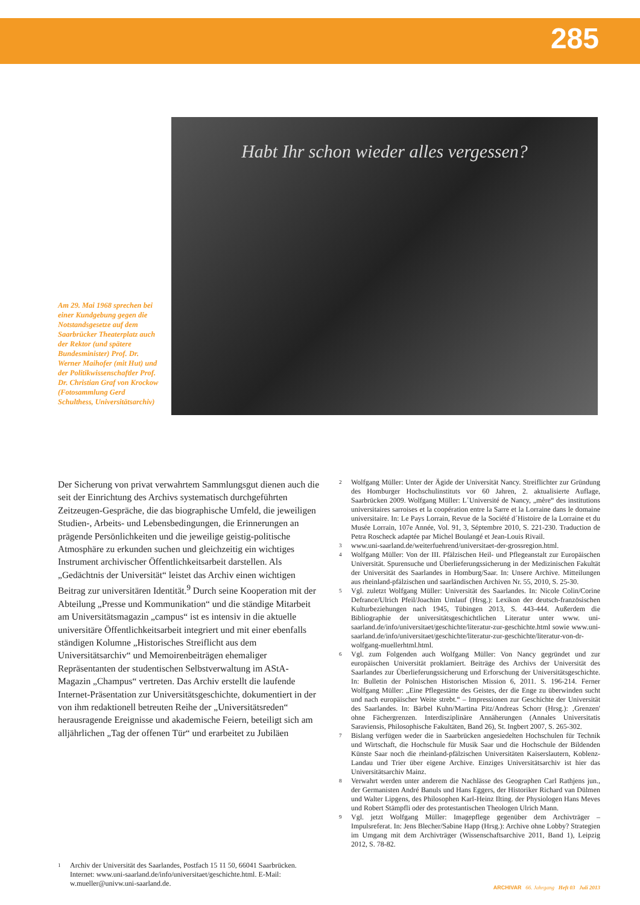285
Am 29. Mai 1968 sprechen bei einer Kundgebung gegen die Notstandsgesetze auf dem Saarbrücker Theaterplatz auch der Rektor (und spätere Bundesminister) Prof. Dr. Werner Maihofer (mit Hut) und der Politikwissenschaftler Prof. Dr. Christian Graf von Krockow (Fotosammlung Gerd Schulthess, Universitätsarchiv)
Habt Ihr schon wieder alles vergessen?
Der Sicherung von privat verwahrtem Sammlungsgut dienen auch die seit der Einrichtung des Archivs systematisch durchgeführten Zeitzeugen-Gespräche, die das biographische Umfeld, die jeweiligen Studien-, Arbeits- und Lebensbedingungen, die Erinnerungen an prägende Persönlichkeiten und die jeweilige geistig-politische Atmosphäre zu erkunden suchen und gleichzeitig ein wichtiges Instrument archivischer Öffentlichkeitsarbeit darstellen. Als „Gedächtnis der Universität“ leistet das Archiv einen wichtigen Beitrag zur universitären Identität.<sup>9</sup> Durch seine Kooperation mit der Abteilung „Presse und Kommunikation“ und die ständige Mitarbeit am Universitätsmagazin „campus“ ist es intensiv in die aktuelle universitäre Öffentlichkeitsarbeit integriert und mit einer ebenfalls ständigen Kolumne „Historisches Streiflicht aus dem Universitätsarchiv“ und Memoirenbeiträgen ehemaliger Repräsentanten der studentischen Selbstverwaltung im AStA-Magazin „Champus“ vertreten. Das Archiv erstellt die laufende Internet-Präsentation zur Universitätsgeschichte, dokumentiert in der von ihm redaktionell betreuten Reihe der „Universitätsreden“ herausragende Ereignisse und akademische Feiern, beteiligt sich am alljährlichen „Tag der offenen Tür“ und erarbeitet zu Jubiläen
1 Archiv der Universität des Saarlandes, Postfach 15 11 50, 66041 Saarbrücken. Internet: www.uni-saarland.de/info/universitaet/geschichte.html. E-Mail: w.mueller@univw.uni-saarland.de.
2 Wolfgang Müller: Unter der Ägide der Universität Nancy. Streiflichter zur Gründung des Homburger Hochschulinstituts vor 60 Jahren, 2. aktualisierte Auflage, Saarbrücken 2009. Wolfgang Müller: L´Université de Nancy, „mère“ des institutions universitaires sarroises et la coopération entre la Sarre et la Lorraine dans le domaine universitaire. In: Le Pays Lorrain, Revue de la Société d´Histoire de la Lorraine et du Musée Lorrain, 107e Année, Vol. 91, 3, Séptembre 2010, S. 221-230. Traduction de Petra Roscheck adaptée par Michel Boulangé et Jean-Louis Rivail.
3 www.uni-saarland.de/weiterfuehrend/universitaet-der-grossregion.html.
4 Wolfgang Müller: Von der III. Pfälzischen Heil- und Pflegeanstalt zur Europäischen Universität. Spurensuche und Überlieferungssicherung in der Medizinischen Fakultät der Universität des Saarlandes in Homburg/Saar. In: Unsere Archive. Mitteilungen aus rheinland-pfälzischen und saarländischen Archiven Nr. 55, 2010, S. 25-30.
5 Vgl. zuletzt Wolfgang Müller: Universität des Saarlandes. In: Nicole Colin/Corine Defrance/Ulrich Pfeil/Joachim Umlauf (Hrsg.): Lexikon der deutsch-französischen Kulturbeziehungen nach 1945, Tübingen 2013, S. 443-444. Außerdem die Bibliographie der universitätsgeschichtlichen Literatur unter www. uni-saarland.de/info/universitaet/geschichte/literatur-zur-geschichte.html sowie www.uni-saarland.de/info/universitaet/geschichte/literatur-zur-geschichte/literatur-von-dr-wolfgang-muellerhtml.html.
6 Vgl. zum Folgenden auch Wolfgang Müller: Von Nancy gegründet und zur europäischen Universität proklamiert. Beiträge des Archivs der Universität des Saarlandes zur Überlieferungssicherung und Erforschung der Universitätsgeschichte. In: Bulletin der Polnischen Historischen Mission 6, 2011. S. 196-214. Ferner Wolfgang Müller: „Eine Pflegestätte des Geistes, der die Enge zu überwinden sucht und nach europäischer Weite strebt.“ – Impressionen zur Geschichte der Universität des Saarlandes. In: Bärbel Kuhn/Martina Pitz/Andreas Schorr (Hrsg.): ‚Grenzen' ohne Fächergrenzen. Interdisziplinäre Annäherungen (Annales Universitatis Saraviensis, Philosophische Fakultäten, Band 26), St. Ingbert 2007, S. 265-302.
7 Bislang verfügen weder die in Saarbrücken angesiedelten Hochschulen für Technik und Wirtschaft, die Hochschule für Musik Saar und die Hochschule der Bildenden Künste Saar noch die rheinland-pfälzischen Universitäten Kaiserslautern, Koblenz-Landau und Trier über eigene Archive. Einziges Universitätsarchiv ist hier das Universitätsarchiv Mainz.
8 Verwahrt werden unter anderem die Nachlässe des Geographen Carl Rathjens jun., der Germanisten André Banuls und Hans Eggers, der Historiker Richard van Dülmen und Walter Lipgens, des Philosophen Karl-Heinz Ilting. der Physiologen Hans Meves und Robert Stämpfli oder des protestantischen Theologen Ulrich Mann.
9 Vgl. jetzt Wolfgang Müller: Imagepflege gegenüber dem Archivträger – Impulsreferat. In: Jens Blecher/Sabine Happ (Hrsg.): Archive ohne Lobby? Strategien im Umgang mit dem Archivträger (Wissenschaftsarchive 2011, Band 1), Leipzig 2012, S. 78-82.
ARCHIVAR 66. Jahrgang Heft 03 Juli 2013